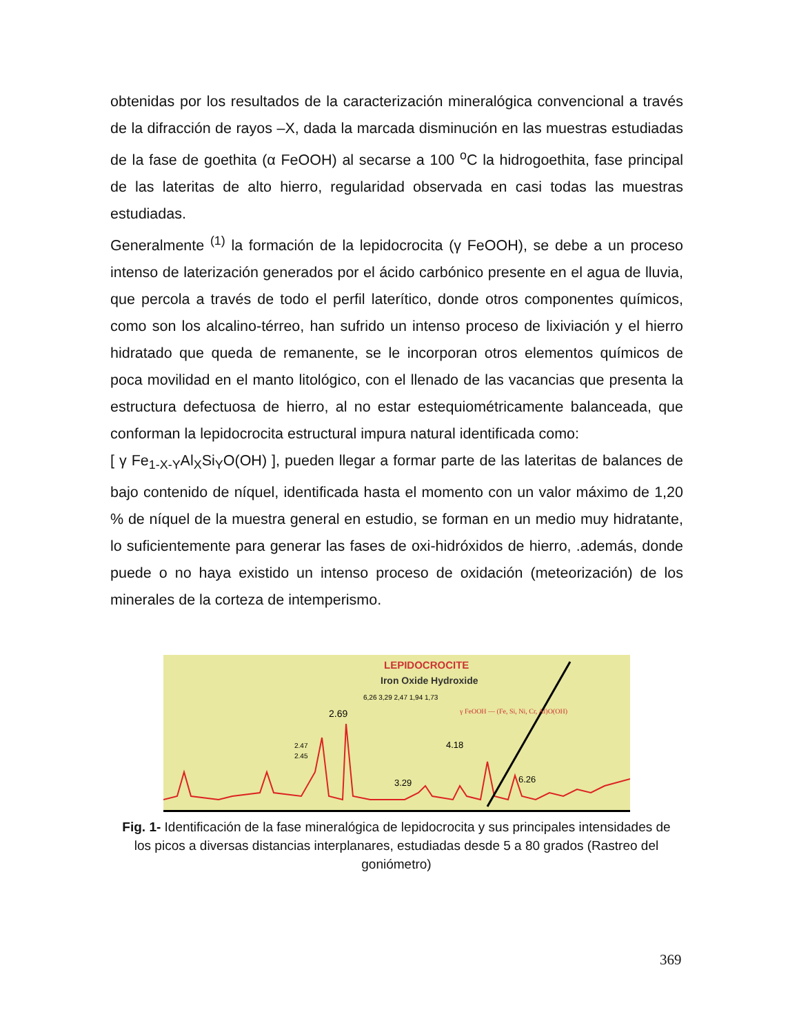obtenidas por los resultados de la caracterización mineralógica convencional a través de la difracción de rayos –X, dada la marcada disminución en las muestras estudiadas de la fase de goethita (α FeOOH) al secarse a 100 <sup>o</sup>C la hidrogoethita, fase principal de las lateritas de alto hierro, regularidad observada en casi todas las muestras estudiadas.
Generalmente <sup>(1)</sup> la formación de la lepidocrocita (γ FeOOH), se debe a un proceso intenso de laterización generados por el ácido carbónico presente en el agua de lluvia, que percola a través de todo el perfil laterítico, donde otros componentes químicos, como son los alcalino-térreo, han sufrido un intenso proceso de lixiviación y el hierro hidratado que queda de remanente, se le incorporan otros elementos químicos de poca movilidad en el manto litológico, con el llenado de las vacancias que presenta la estructura defectuosa de hierro, al no estar estequiométricamente balanceada, que conforman la lepidocrocita estructural impura natural identificada como:
[ γ Fe<sub>1-X-Y</sub>Al<sub>X</sub>Si<sub>Y</sub>O(OH) ], pueden llegar a formar parte de las lateritas de balances de bajo contenido de níquel, identificada hasta el momento con un valor máximo de 1,20 % de níquel de la muestra general en estudio, se forman en un medio muy hidratante, lo suficientemente para generar las fases de oxi-hidróxidos de hierro, .además, donde puede o no haya existido un intenso proceso de oxidación (meteorización) de los minerales de la corteza de intemperismo.
LEPIDOCROCITE
Iron Oxide Hydroxide
6,26 3,29 2,47 1,94 1,73
γ FeOOH — (Fe, Si, Ni, Cr, Al)O(OH)
2.69
2.47
2.45
4.18
3.29
6.26
Fig. 1- Identificación de la fase mineralógica de lepidocrocita y sus principales intensidades de los picos a diversas distancias interplanares, estudiadas desde 5 a 80 grados (Rastreo del goniómetro)
369